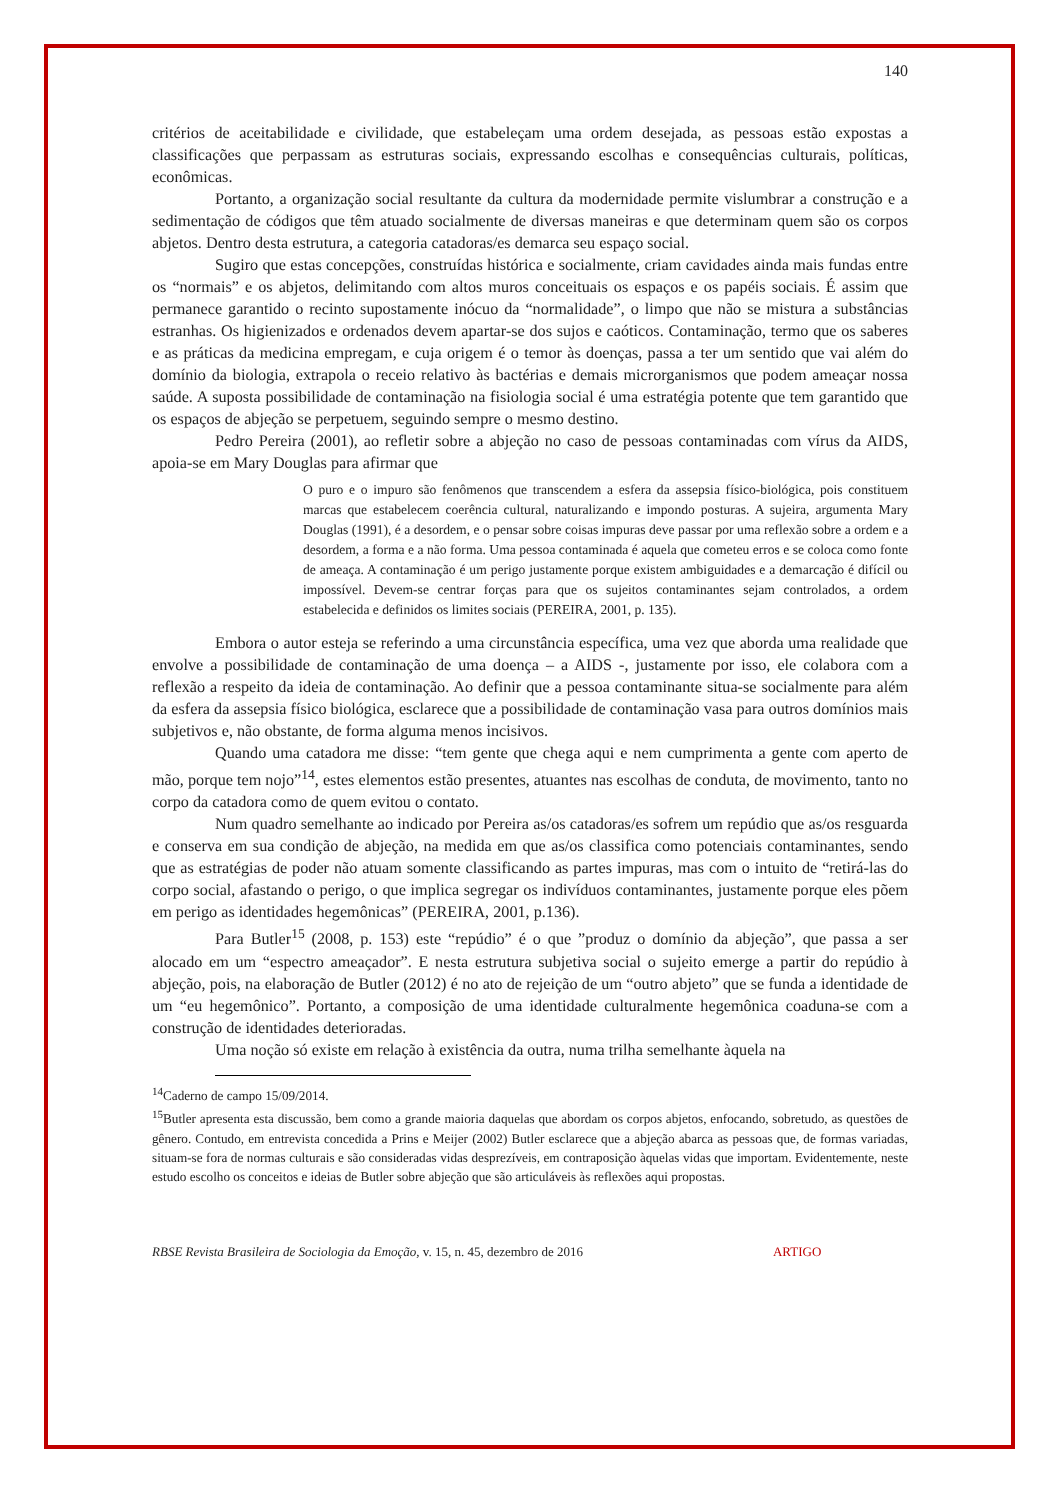140
critérios de aceitabilidade e civilidade, que estabeleçam uma ordem desejada, as pessoas estão expostas a classificações que perpassam as estruturas sociais, expressando escolhas e consequências culturais, políticas, econômicas.
Portanto, a organização social resultante da cultura da modernidade permite vislumbrar a construção e a sedimentação de códigos que têm atuado socialmente de diversas maneiras e que determinam quem são os corpos abjetos. Dentro desta estrutura, a categoria catadoras/es demarca seu espaço social.
Sugiro que estas concepções, construídas histórica e socialmente, criam cavidades ainda mais fundas entre os “normais” e os abjetos, delimitando com altos muros conceituais os espaços e os papéis sociais. É assim que permanece garantido o recinto supostamente inócuo da “normalidade”, o limpo que não se mistura a substâncias estranhas. Os higienizados e ordenados devem apartar-se dos sujos e caóticos. Contaminação, termo que os saberes e as práticas da medicina empregam, e cuja origem é o temor às doenças, passa a ter um sentido que vai além do domínio da biologia, extrapola o receio relativo às bactérias e demais microrganismos que podem ameaçar nossa saúde. A suposta possibilidade de contaminação na fisiologia social é uma estratégia potente que tem garantido que os espaços de abjeção se perpetuem, seguindo sempre o mesmo destino.
Pedro Pereira (2001), ao refletir sobre a abjeção no caso de pessoas contaminadas com vírus da AIDS, apoia-se em Mary Douglas para afirmar que
O puro e o impuro são fenômenos que transcendem a esfera da assepsia físico-biológica, pois constituem marcas que estabelecem coerência cultural, naturalizando e impondo posturas. A sujeira, argumenta Mary Douglas (1991), é a desordem, e o pensar sobre coisas impuras deve passar por uma reflexão sobre a ordem e a desordem, a forma e a não forma. Uma pessoa contaminada é aquela que cometeu erros e se coloca como fonte de ameaça. A contaminação é um perigo justamente porque existem ambiguidades e a demarcação é difícil ou impossível. Devem-se centrar forças para que os sujeitos contaminantes sejam controlados, a ordem estabelecida e definidos os limites sociais (PEREIRA, 2001, p. 135).
Embora o autor esteja se referindo a uma circunstância específica, uma vez que aborda uma realidade que envolve a possibilidade de contaminação de uma doença – a AIDS -, justamente por isso, ele colabora com a reflexão a respeito da ideia de contaminação. Ao definir que a pessoa contaminante situa-se socialmente para além da esfera da assepsia físico biológica, esclarece que a possibilidade de contaminação vasa para outros domínios mais subjetivos e, não obstante, de forma alguma menos incisivos.
Quando uma catadora me disse: “tem gente que chega aqui e nem cumprimenta a gente com aperto de mão, porque tem nojo”<sup>14</sup>, estes elementos estão presentes, atuantes nas escolhas de conduta, de movimento, tanto no corpo da catadora como de quem evitou o contato.
Num quadro semelhante ao indicado por Pereira as/os catadoras/es sofrem um repúdio que as/os resguarda e conserva em sua condição de abjeção, na medida em que as/os classifica como potenciais contaminantes, sendo que as estratégias de poder não atuam somente classificando as partes impuras, mas com o intuito de “retirá-las do corpo social, afastando o perigo, o que implica segregar os indivíduos contaminantes, justamente porque eles põem em perigo as identidades hegemônicas” (PEREIRA, 2001, p.136).
Para Butler<sup>15</sup> (2008, p. 153) este “repúdio” é o que ”produz o domínio da abjeção”, que passa a ser alocado em um “espectro ameaçador”. E nesta estrutura subjetiva social o sujeito emerge a partir do repúdio à abjeção, pois, na elaboração de Butler (2012) é no ato de rejeição de um “outro abjeto” que se funda a identidade de um “eu hegemônico”. Portanto, a composição de uma identidade culturalmente hegemônica coaduna-se com a construção de identidades deterioradas.
Uma noção só existe em relação à existência da outra, numa trilha semelhante àquela na
<sup>14</sup> Caderno de campo 15/09/2014.
<sup>15</sup> Butler apresenta esta discussão, bem como a grande maioria daquelas que abordam os corpos abjetos, enfocando, sobretudo, as questões de gênero. Contudo, em entrevista concedida a Prins e Meijer (2002) Butler esclarece que a abjeção abarca as pessoas que, de formas variadas, situam-se fora de normas culturais e são consideradas vidas desprezíveis, em contraposição àquelas vidas que importam. Evidentemente, neste estudo escolho os conceitos e ideias de Butler sobre abjeção que são articuláveis às reflexões aqui propostas.
RBSE Revista Brasileira de Sociologia da Emoção, v. 15, n. 45, dezembro de 2016 ARTIGO